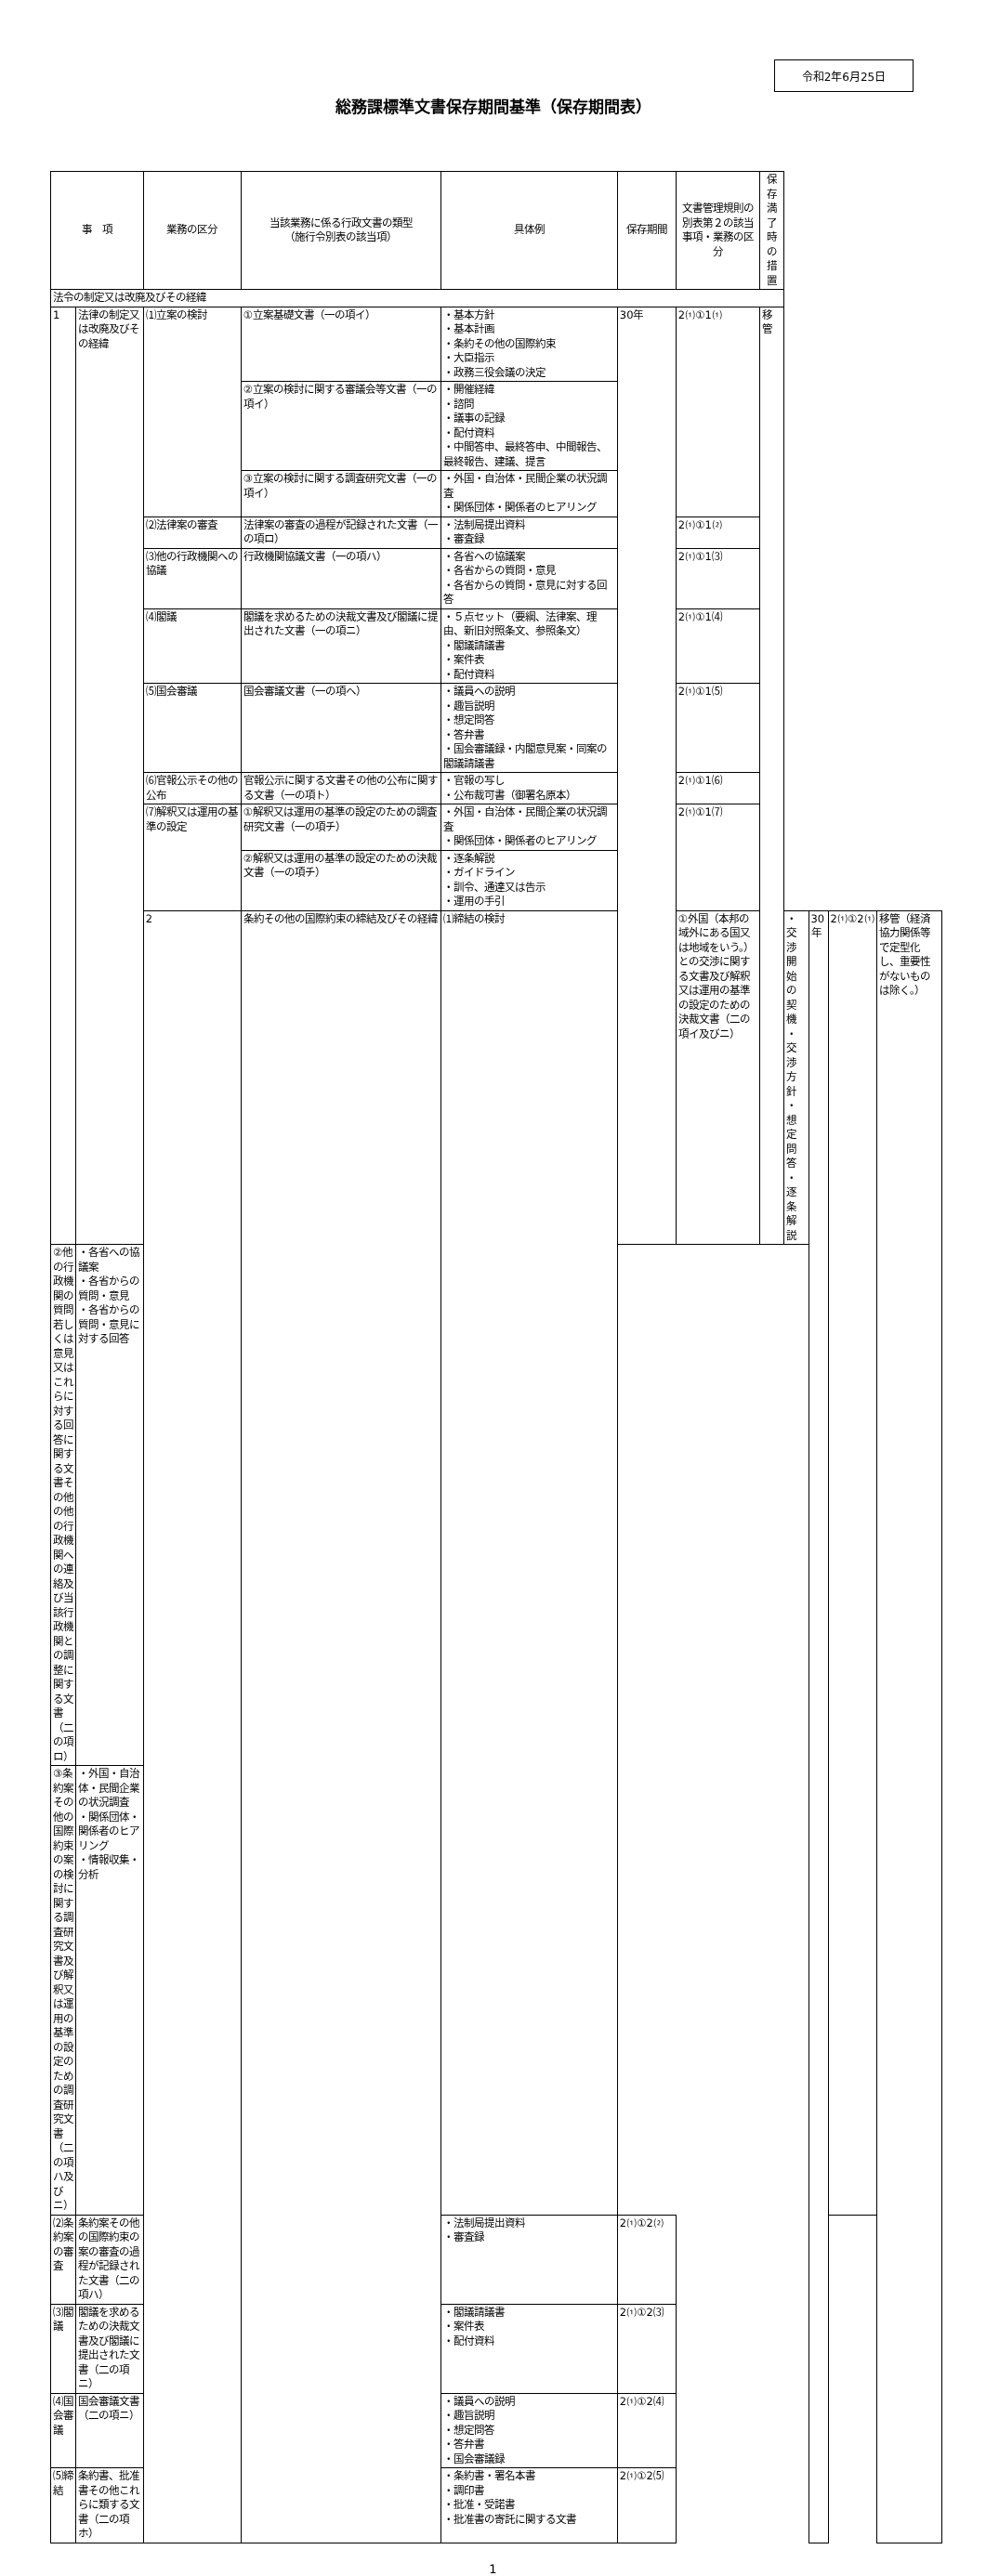令和2年6月25日
総務課標準文書保存期間基準（保存期間表）
| 事 項 | | 業務の区分 | 当該業務に係る行政文書の類型 （施行令別表の該当項） | 具体例 | 保存期間 | 文書管理規則の別表第２の該当事項・業務の区分 | 保存満了時の措置 | | | | |
| --- | --- | --- | --- | --- | --- | --- | --- | --- | --- | --- | --- |
| 法令の制定又は改廃及びその経緯 | | | | | | | | | | | |
| 1 | 法律の制定又は改廃及びその経緯 | ⑴立案の検討 | ①立案基礎文書（一の項イ） | ・基本方針 ・基本計画 ・条約その他の国際約束 ・大臣指示 ・政務三役会議の決定 | 30年 | 2⑴①1⑴ | 移管 | | | | |
| | | | ②立案の検討に関する審議会等文書（一の項イ） | ・開催経緯 ・諮問 ・議事の記録 ・配付資料 ・中間答申、最終答申、中間報告、最終報告、建議、提言 | | | | | | | |
| | | | ③立案の検討に関する調査研究文書（一の項イ） | ・外国・自治体・民間企業の状況調査 ・関係団体・関係者のヒアリング | | | | | | | |
| | | ⑵法律案の審査 | 法律案の審査の過程が記録された文書（一の項ロ） | ・法制局提出資料 ・審査録 | | 2⑴①1⑵ | | | | | |
| | | ⑶他の行政機関への協議 | 行政機関協議文書（一の項ハ） | ・各省への協議案 ・各省からの質問・意見 ・各省からの質問・意見に対する回答 | | 2⑴①1⑶ | | | | | |
| | | ⑷閣議 | 閣議を求めるための決裁文書及び閣議に提出された文書（一の項ニ） | ・５点セット（要綱、法律案、理由、新旧対照条文、参照条文） ・閣議請議書 ・案件表 ・配付資料 | | 2⑴①1⑷ | | | | | |
| | | ⑸国会審議 | 国会審議文書（一の項ヘ） | ・議員への説明 ・趣旨説明 ・想定問答 ・答弁書 ・国会審議録・内閣意見案・同案の閣議請議書 | | 2⑴①1⑸ | | | | | |
| | | ⑹官報公示その他の公布 | 官報公示に関する文書その他の公布に関する文書（一の項ト） | ・官報の写し ・公布裁可書（御署名原本） | | 2⑴①1⑹ | | | | | |
| | | ⑺解釈又は運用の基準の設定 | ①解釈又は運用の基準の設定のための調査研究文書（一の項チ） | ・外国・自治体・民間企業の状況調査 ・関係団体・関係者のヒアリング | | 2⑴①1⑺ | | | | | |
| | | | ②解釈又は運用の基準の設定のための決裁文書（一の項チ） | ・逐条解説 ・ガイドライン ・訓令、通達又は告示 ・運用の手引 | | | | | | | |
| | | 2 | 条約その他の国際約束の締結及びその経緯 | ⑴締結の検討 | | ①外国（本邦の域外にある国又は地域をいう。）との交渉に関する文書及び解釈又は運用の基準の設定のための決裁文書（二の項イ及びニ） | | ・交渉開始の契機 ・交渉方針 ・想定問答 ・逐条解説 | 30年 | 2⑴①2⑴ | 移管（経済協力関係等で定型化し、重要性がないものは除く。） |
| ②他の行政機関の質問若しくは意見又はこれらに対する回答に関する文書その他の他の行政機関への連絡及び当該行政機関との調整に関する文書（二の項ロ） | ・各省への協議案 ・各省からの質問・意見 ・各省からの質問・意見に対する回答 | | | | | | | | | | |
| ③条約案その他の国際約束の案の検討に関する調査研究文書及び解釈又は運用の基準の設定のための調査研究文書（二の項ハ及びニ） | ・外国・自治体・民間企業の状況調査 ・関係団体・関係者のヒアリング ・情報収集・分析 | | | | | | | | | | |
| ⑵条約案の審査 | 条約案その他の国際約束の案の審査の過程が記録された文書（二の項ハ） | | | ・法制局提出資料 ・審査録 | 2⑴①2⑵ | | | | | | |
| ⑶閣議 | 閣議を求めるための決裁文書及び閣議に提出された文書（二の項ニ） | | | ・閣議請議書 ・案件表 ・配付資料 | 2⑴①2⑶ | | | | | | |
| ⑷国会審議 | 国会審議文書（二の項ニ） | | | ・議員への説明 ・趣旨説明 ・想定問答 ・答弁書 ・国会審議録 | 2⑴①2⑷ | | | | | | |
| ⑸締結 | 条約書、批准書その他これらに類する文書（二の項ホ） | | | ・条約書・署名本書 ・調印書 ・批准・受諾書 ・批准書の寄託に関する文書 | 2⑴①2⑸ | | | | | | |
1